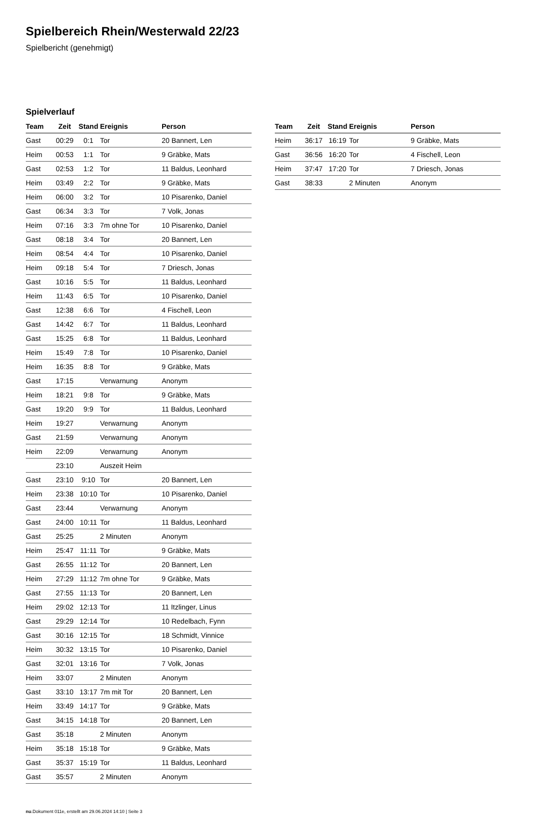Spielbereich Rhein/Westerwald 22/23
Spielbericht (genehmigt)
Spielverlauf
| Team | Zeit | Stand | Ereignis | Person |
| --- | --- | --- | --- | --- |
| Gast | 00:29 | 0:1 | Tor | 20 Bannert, Len |
| Heim | 00:53 | 1:1 | Tor | 9 Gräbke, Mats |
| Gast | 02:53 | 1:2 | Tor | 11 Baldus, Leonhard |
| Heim | 03:49 | 2:2 | Tor | 9 Gräbke, Mats |
| Heim | 06:00 | 3:2 | Tor | 10 Pisarenko, Daniel |
| Gast | 06:34 | 3:3 | Tor | 7 Volk, Jonas |
| Heim | 07:16 | 3:3 | 7m ohne Tor | 10 Pisarenko, Daniel |
| Gast | 08:18 | 3:4 | Tor | 20 Bannert, Len |
| Heim | 08:54 | 4:4 | Tor | 10 Pisarenko, Daniel |
| Heim | 09:18 | 5:4 | Tor | 7 Driesch, Jonas |
| Gast | 10:16 | 5:5 | Tor | 11 Baldus, Leonhard |
| Heim | 11:43 | 6:5 | Tor | 10 Pisarenko, Daniel |
| Gast | 12:38 | 6:6 | Tor | 4 Fischell, Leon |
| Gast | 14:42 | 6:7 | Tor | 11 Baldus, Leonhard |
| Gast | 15:25 | 6:8 | Tor | 11 Baldus, Leonhard |
| Heim | 15:49 | 7:8 | Tor | 10 Pisarenko, Daniel |
| Heim | 16:35 | 8:8 | Tor | 9 Gräbke, Mats |
| Gast | 17:15 | | Verwarnung | Anonym |
| Heim | 18:21 | 9:8 | Tor | 9 Gräbke, Mats |
| Gast | 19:20 | 9:9 | Tor | 11 Baldus, Leonhard |
| Heim | 19:27 | | Verwarnung | Anonym |
| Gast | 21:59 | | Verwarnung | Anonym |
| Heim | 22:09 | | Verwarnung | Anonym |
| | 23:10 | | Auszeit Heim | |
| Gast | 23:10 | 9:10 | Tor | 20 Bannert, Len |
| Heim | 23:38 | 10:10 | Tor | 10 Pisarenko, Daniel |
| Gast | 23:44 | | Verwarnung | Anonym |
| Gast | 24:00 | 10:11 | Tor | 11 Baldus, Leonhard |
| Gast | 25:25 | | 2 Minuten | Anonym |
| Heim | 25:47 | 11:11 | Tor | 9 Gräbke, Mats |
| Gast | 26:55 | 11:12 | Tor | 20 Bannert, Len |
| Heim | 27:29 | 11:12 | 7m ohne Tor | 9 Gräbke, Mats |
| Gast | 27:55 | 11:13 | Tor | 20 Bannert, Len |
| Heim | 29:02 | 12:13 | Tor | 11 Itzlinger, Linus |
| Gast | 29:29 | 12:14 | Tor | 10 Redelbach, Fynn |
| Gast | 30:16 | 12:15 | Tor | 18 Schmidt, Vinnice |
| Heim | 30:32 | 13:15 | Tor | 10 Pisarenko, Daniel |
| Gast | 32:01 | 13:16 | Tor | 7 Volk, Jonas |
| Heim | 33:07 | | 2 Minuten | Anonym |
| Gast | 33:10 | 13:17 | 7m mit Tor | 20 Bannert, Len |
| Heim | 33:49 | 14:17 | Tor | 9 Gräbke, Mats |
| Gast | 34:15 | 14:18 | Tor | 20 Bannert, Len |
| Gast | 35:18 | | 2 Minuten | Anonym |
| Heim | 35:18 | 15:18 | Tor | 9 Gräbke, Mats |
| Gast | 35:37 | 15:19 | Tor | 11 Baldus, Leonhard |
| Gast | 35:57 | | 2 Minuten | Anonym |
| Team | Zeit | Stand | Ereignis | Person |
| --- | --- | --- | --- | --- |
| Heim | 36:17 | 16:19 | Tor | 9 Gräbke, Mats |
| Gast | 36:56 | 16:20 | Tor | 4 Fischell, Leon |
| Heim | 37:47 | 17:20 | Tor | 7 Driesch, Jonas |
| Gast | 38:33 | | 2 Minuten | Anonym |
nu.Dokument 011e, erstellt am 29.06.2024 14:10 | Seite 3